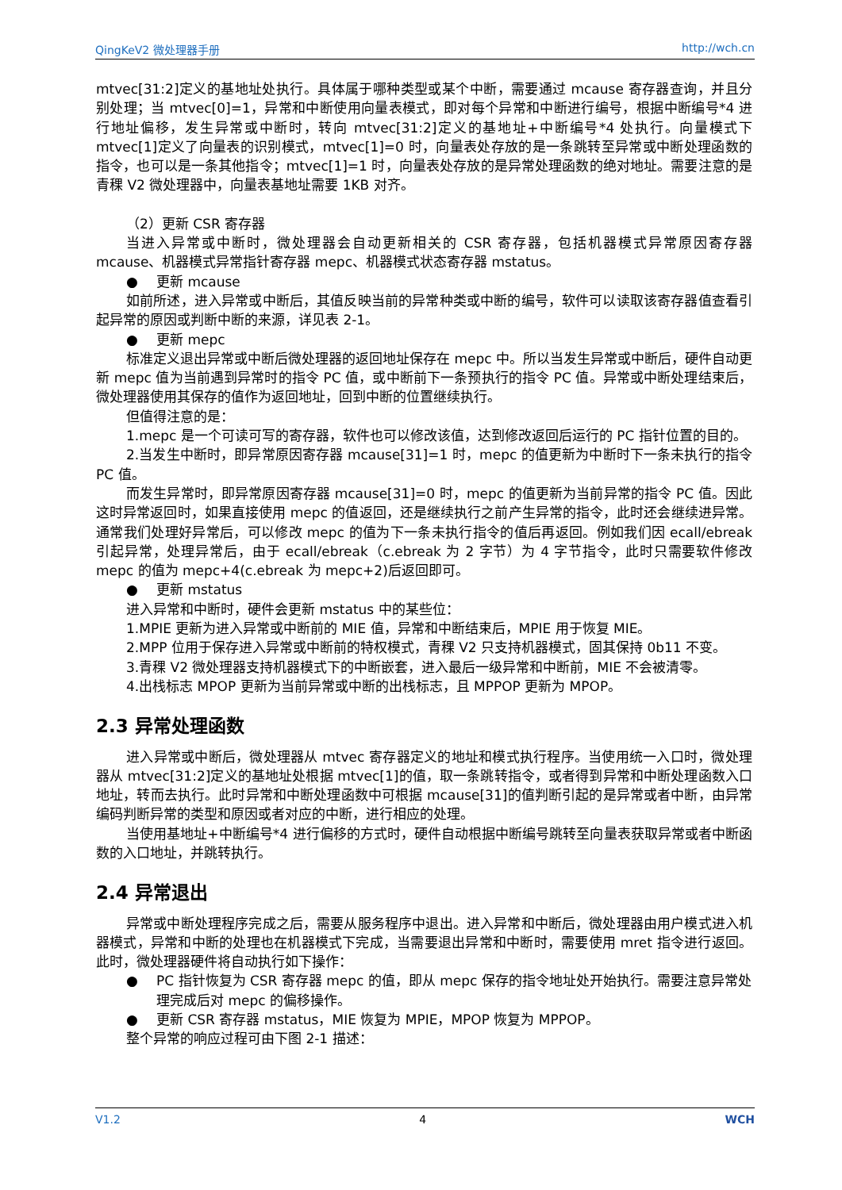QingKeV2 微处理器手册 http://wch.cn
mtvec[31:2]定义的基地址处执行。具体属于哪种类型或某个中断，需要通过 mcause 寄存器查询，并且分别处理；当 mtvec[0]=1，异常和中断使用向量表模式，即对每个异常和中断进行编号，根据中断编号*4 进行地址偏移，发生异常或中断时，转向 mtvec[31:2]定义的基地址+中断编号*4 处执行。向量模式下 mtvec[1]定义了向量表的识别模式，mtvec[1]=0 时，向量表处存放的是一条跳转至异常或中断处理函数的指令，也可以是一条其他指令；mtvec[1]=1 时，向量表处存放的是异常处理函数的绝对地址。需要注意的是青稞 V2 微处理器中，向量表基地址需要 1KB 对齐。
（2）更新 CSR 寄存器
当进入异常或中断时，微处理器会自动更新相关的 CSR 寄存器，包括机器模式异常原因寄存器 mcause、机器模式异常指针寄存器 mepc、机器模式状态寄存器 mstatus。
● 更新 mcause
如前所述，进入异常或中断后，其值反映当前的异常种类或中断的编号，软件可以读取该寄存器值查看引起异常的原因或判断中断的来源，详见表 2-1。
● 更新 mepc
标准定义退出异常或中断后微处理器的返回地址保存在 mepc 中。所以当发生异常或中断后，硬件自动更新 mepc 值为当前遇到异常时的指令 PC 值，或中断前下一条预执行的指令 PC 值。异常或中断处理结束后，微处理器使用其保存的值作为返回地址，回到中断的位置继续执行。
但值得注意的是：
1.mepc 是一个可读可写的寄存器，软件也可以修改该值，达到修改返回后运行的 PC 指针位置的目的。
2.当发生中断时，即异常原因寄存器 mcause[31]=1 时，mepc 的值更新为中断时下一条未执行的指令 PC 值。
而发生异常时，即异常原因寄存器 mcause[31]=0 时，mepc 的值更新为当前异常的指令 PC 值。因此这时异常返回时，如果直接使用 mepc 的值返回，还是继续执行之前产生异常的指令，此时还会继续进异常。通常我们处理好异常后，可以修改 mepc 的值为下一条未执行指令的值后再返回。例如我们因 ecall/ebreak 引起异常，处理异常后，由于 ecall/ebreak（c.ebreak 为 2 字节）为 4 字节指令，此时只需要软件修改 mepc 的值为 mepc+4(c.ebreak 为 mepc+2)后返回即可。
● 更新 mstatus
进入异常和中断时，硬件会更新 mstatus 中的某些位：
1.MPIE 更新为进入异常或中断前的 MIE 值，异常和中断结束后，MPIE 用于恢复 MIE。
2.MPP 位用于保存进入异常或中断前的特权模式，青稞 V2 只支持机器模式，固其保持 0b11 不变。
3.青稞 V2 微处理器支持机器模式下的中断嵌套，进入最后一级异常和中断前，MIE 不会被清零。
4.出栈标志 MPOP 更新为当前异常或中断的出栈标志，且 MPPOP 更新为 MPOP。
2.3 异常处理函数
进入异常或中断后，微处理器从 mtvec 寄存器定义的地址和模式执行程序。当使用统一入口时，微处理器从 mtvec[31:2]定义的基地址处根据 mtvec[1]的值，取一条跳转指令，或者得到异常和中断处理函数入口地址，转而去执行。此时异常和中断处理函数中可根据 mcause[31]的值判断引起的是异常或者中断，由异常编码判断异常的类型和原因或者对应的中断，进行相应的处理。
当使用基地址+中断编号*4 进行偏移的方式时，硬件自动根据中断编号跳转至向量表获取异常或者中断函数的入口地址，并跳转执行。
2.4 异常退出
异常或中断处理程序完成之后，需要从服务程序中退出。进入异常和中断后，微处理器由用户模式进入机器模式，异常和中断的处理也在机器模式下完成，当需要退出异常和中断时，需要使用 mret 指令进行返回。此时，微处理器硬件将自动执行如下操作：
● PC 指针恢复为 CSR 寄存器 mepc 的值，即从 mepc 保存的指令地址处开始执行。需要注意异常处理完成后对 mepc 的偏移操作。
● 更新 CSR 寄存器 mstatus，MIE 恢复为 MPIE，MPOP 恢复为 MPPOP。
整个异常的响应过程可由下图 2-1 描述：
V1.2 4 WCH